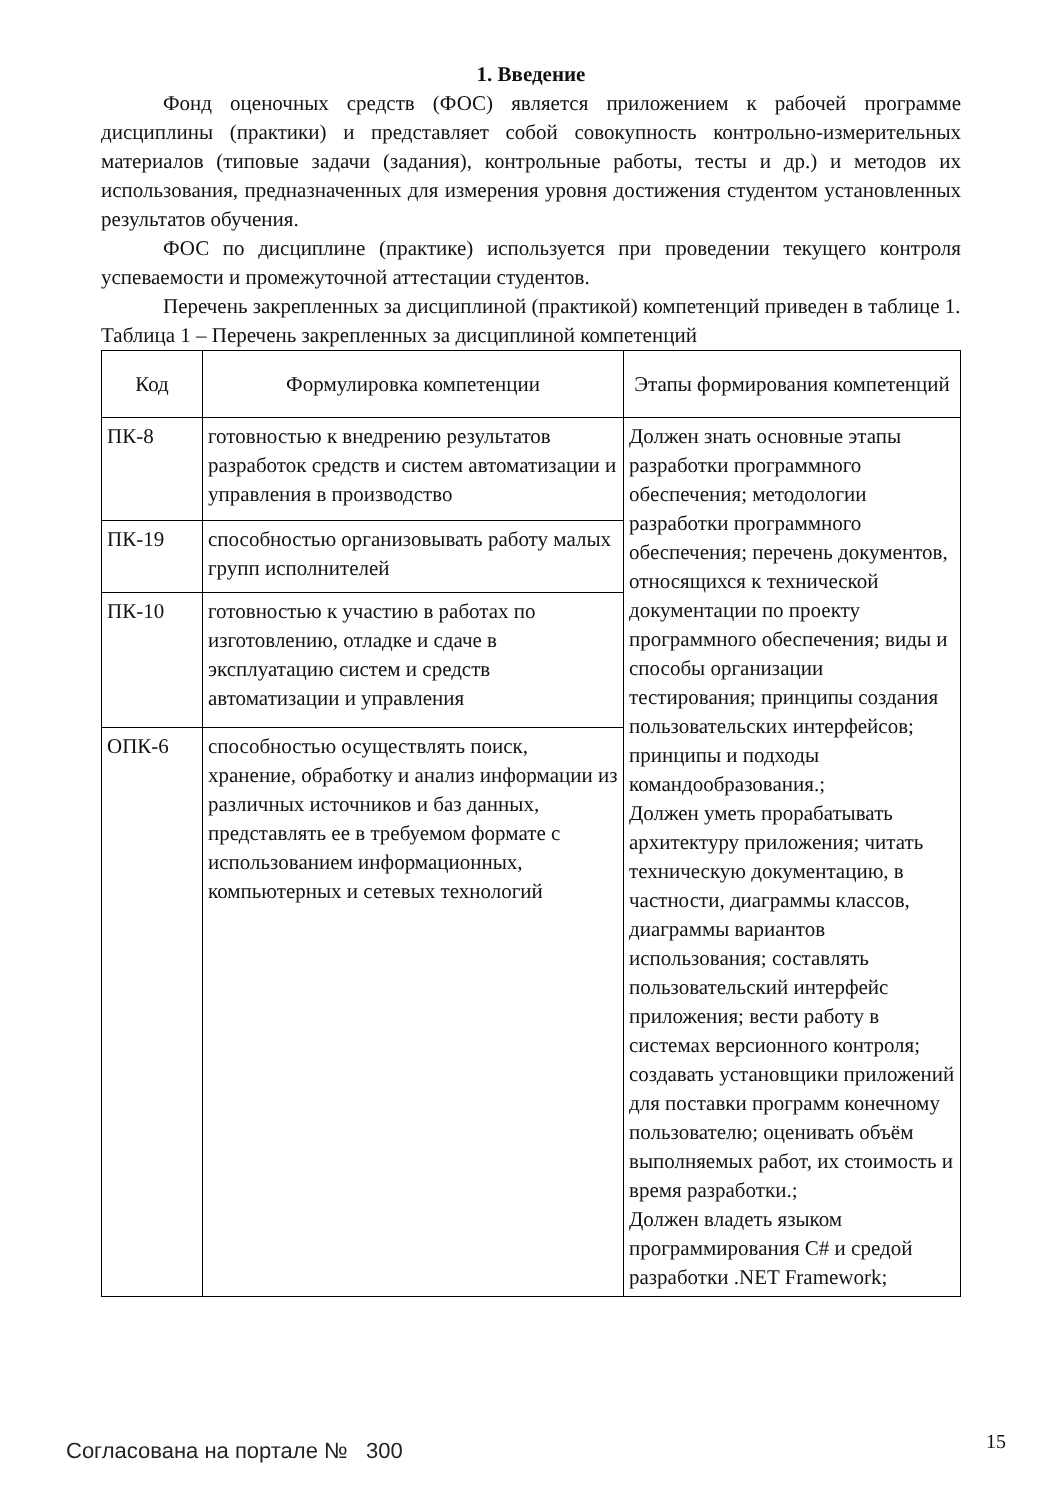1. Введение
Фонд оценочных средств (ФОС) является приложением к рабочей программе дисциплины (практики) и представляет собой совокупность контрольно-измерительных материалов (типовые задачи (задания), контрольные работы, тесты и др.) и методов их использования, предназначенных для измерения уровня достижения студентом установленных результатов обучения.
ФОС по дисциплине (практике) используется при проведении текущего контроля успеваемости и промежуточной аттестации студентов.
Перечень закрепленных за дисциплиной (практикой) компетенций приведен в таблице 1.
Таблица 1 – Перечень закрепленных за дисциплиной компетенций
| Код | Формулировка компетенции | Этапы формирования компетенций |
| --- | --- | --- |
| ПК-8 | готовностью к внедрению результатов разработок средств и систем автоматизации и управления в производство | Должен знать основные этапы разработки программного обеспечения; методологии разработки программного обеспечения; перечень документов, относящихся к технической документации по проекту программного обеспечения; виды и способы организации тестирования; принципы создания пользовательских интерфейсов; принципы и подходы командообразования.; Должен уметь прорабатывать архитектуру приложения; читать техническую документацию, в частности, диаграммы классов, диаграммы вариантов использования; составлять пользовательский интерфейс приложения; вести работу в системах версионного контроля; создавать установщики приложений для поставки программ конечному пользователю; оценивать объём выполняемых работ, их стоимость и время разработки.; Должен владеть языком программирования C# и средой разработки .NET Framework; |
| ПК-19 | способностью организовывать работу малых групп исполнителей | |
| ПК-10 | готовностью к участию в работах по изготовлению, отладке и сдаче в эксплуатацию систем и средств автоматизации и управления | |
| ОПК-6 | способностью осуществлять поиск, хранение, обработку и анализ информации из различных источников и баз данных, представлять ее в требуемом формате с использованием информационных, компьютерных и сетевых технологий | |
Согласована на портале № 300 15